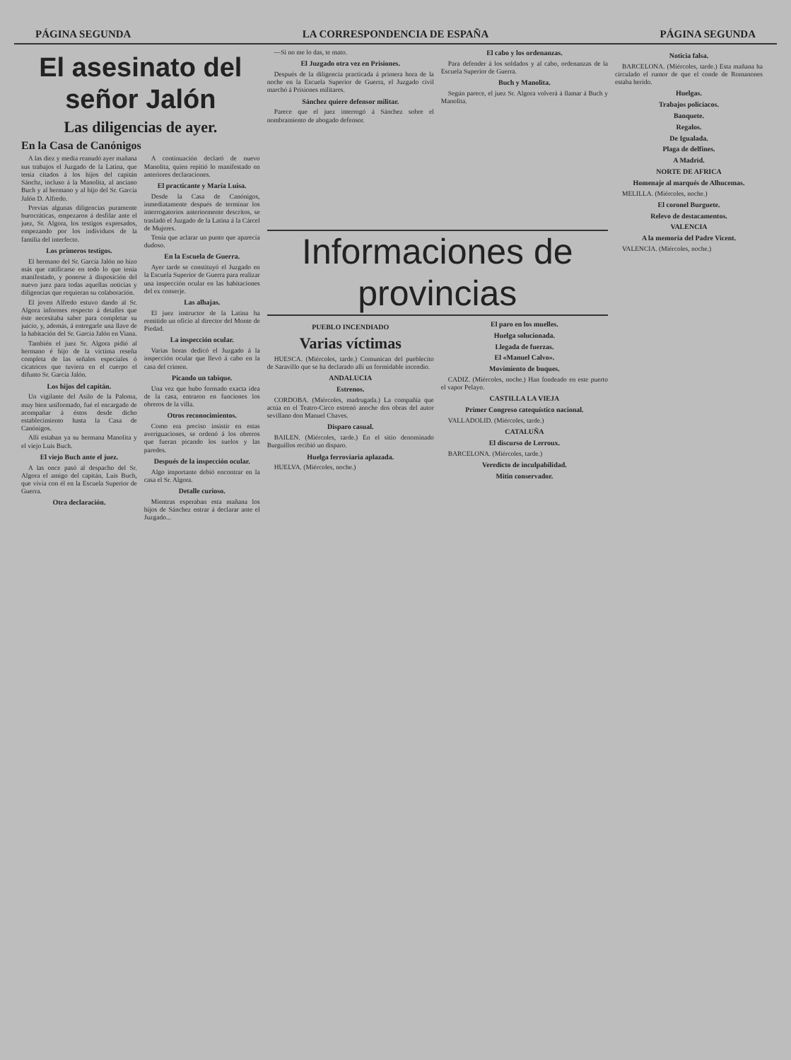PÁGINA SEGUNDA LA CORRESPONDENCIA DE ESPAÑA PÁGINA SEGUNDA
El asesinato del señor Jalón
Las diligencias de ayer.
En la Casa de Canónigos
A las diez y media reanudó ayer mañana sus trabajos el Juzgado de la Latina, que tenía citados á los hijos del capitán Sánchz, incluso á la Manolita, al anciano Buch y al hermano y al hijo del Sr. García Jalón D. Alfredo.
Previas algunas diligencias puramente burocráticas, empezaron á desfilar ante el juez, Sr. Algora, los testigos expresados, empezando por los individuos de la familia del interfecto.
Los primeros testigos.
El hermano del Sr. García Jalón no hizo más que ratificarse en todo lo que tenía manifestado, y ponerse á disposición del nuevo juez para todas aquellas noticias y diligencias que requieran su colaboración.
El joven Alfredo estuvo dando al Sr. Algora informes respecto á detalles que éste necesitaba saber para completar su juicio, y, además, á entregarle una llave de la habitación del Sr. García Jalón en Viana.
También el juez Sr. Algora pidió al hermano é hijo de la víctima reseña completa de las señales especiales ó cicatrices que tuviera en el cuerpo el difunto Sr. García Jalón.
Los hijos del capitán.
Un vigilante del Asilo de la Paloma, muy bien uniformado, fué el encargado de acompañar á éstos desde dicho establecimiento hasta la Casa de Canónigos.
Allí estaban ya su hermana Manolita y el viejo Luis Buch.
El viejo Buch ante el juez.
A las once pasó al despacho del Sr. Algora el amigo del capitán, Luis Buch, que vivía con él en la Escuela Superior de Guerra.
Otra declaración.
A continuación declaró de nuevo Manolita, quien repitió lo manifestado en anteriores declaraciones.
El practicante y María Luisa.
Desde la Casa de Canónigos, inmediatamente después de terminar los interrogatorios anteriormente descritos, se trasladó el Juzgado de la Latina á la Cárcel de Mujeres.
Tenía que aclarar un punto que aparecía dudoso.
En la Escuela de Guerra.
Ayer tarde se constituyó el Juzgado en la Escuela Superior de Guerra para realizar una inspección ocular en las habitaciones del ex conserje.
Las alhajas.
El juez instructor de la Latina ha remitido un oficio al director del Monte de Piedad.
La inspección ocular.
Varias horas dedicó el Juzgado á la inspección ocular que llevó á cabo en la casa del crimen.
Picando un tabique.
Una vez que hubo formado exacta idea de la casa, entraron en funciones los obreros de la villa.
Otros reconocimientos.
Como era preciso insistir en estas averiguaciones, se ordenó á los obreros que fueran picando los suelos y las paredes.
Después de la inspección ocular.
Algo importante debió encontrar en la casa el Sr. Algora.
Detalle curioso.
Mientras esperaban esta mañana los hijos de Sánchez entrar á declarar ante el Juzgado...
—Si no me lo das, te mato.
El Juzgado otra vez en Prisiones.
Después de la diligencia practicada á primera hora de la noche en la Escuela Superior de Guerra, el Juzgado civil marchó á Prisiones militares.
Sánchez quiere defensor militar.
Parece que el juez interrogó á Sánchez sobre el nombramiento de abogado defensor.
El cabo y los ordenanzas.
Para defender á los soldados y al cabo, ordenanzas de la Escuela Superior de Guerra.
Buch y Manolita.
Según parece, el juez Sr. Algora volverá á llamar á Buch y Manolita.
Informaciones de provincias
PUEBLO INCENDIADO
Varias víctimas
HUESCA. (Miércoles, tarde.) Comunican del pueblecito de Saravillo que se ha declarado allí un formidable incendio.
ANDALUCIA
Estrenos.
CORDOBA. (Miércoles, madrugada.) La compañía que actúa en el Teatro-Circo estrenó anoche dos obras del autor sevillano don Manuel Chaves.
Disparo casual.
BAILEN. (Miércoles, tarde.) En el sitio denominado Burguillos recibió un disparo.
Huelga ferroviaria aplazada.
HUELVA. (Miércoles, noche.)
El paro en los muelles.
Huelga solucionada.
Llegada de fuerzas.
El «Manuel Calvo».
Movimiento de buques.
CADIZ. (Miércoles, noche.) Han fondeado en este puerto el vapor Pelayo.
CASTILLA LA VIEJA
Primer Congreso catequístico nacional.
VALLADOLID. (Miércoles, tarde.)
CATALUÑA
El discurso de Lerroux.
BARCELONA. (Miércoles, tarde.)
Veredicto de inculpabilidad.
Mitin conservador.
Noticia falsa.
BARCELONA. (Miércoles, tarde.) Esta mañana ha circulado el rumor de que el conde de Romanones estaba herido.
Huelgas.
Trabajos policíacos.
Banquete.
Regalos.
De Igualada.
Plaga de delfines.
A Madrid.
NORTE DE AFRICA
Homenaje al marqués de Alhucemas.
MELILLA. (Miércoles, noche.)
El coronel Burguete.
Relevo de destacamentos.
VALENCIA
A la memoria del Padre Vicent.
VALENCIA. (Miércoles, noche.)